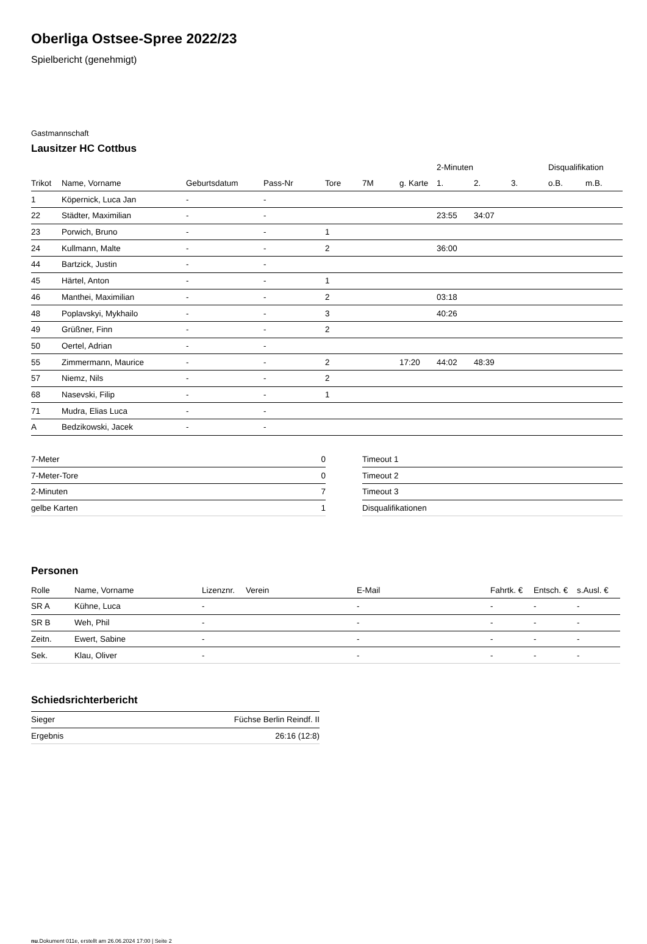Oberliga Ostsee-Spree 2022/23
Spielbericht (genehmigt)
Gastmannschaft
Lausitzer HC Cottbus
| | | | | | | | 2-Minuten | | | Disqualifikation | |
| --- | --- | --- | --- | --- | --- | --- | --- | --- | --- | --- | --- |
| Trikot | Name, Vorname | Geburtsdatum | Pass-Nr | Tore | 7M | g. Karte | 1. | 2. | 3. | o.B. | m.B. |
| 1 | Köpernick, Luca Jan | - | - | | | | | | | | |
| 22 | Städter, Maximilian | - | - | | | | 23:55 | 34:07 | | | |
| 23 | Porwich, Bruno | - | - | 1 | | | | | | | |
| 24 | Kullmann, Malte | - | - | 2 | | | 36:00 | | | | |
| 44 | Bartzick, Justin | - | - | | | | | | | | |
| 45 | Härtel, Anton | - | - | 1 | | | | | | | |
| 46 | Manthei, Maximilian | - | - | 2 | | | 03:18 | | | | |
| 48 | Poplavskyi, Mykhailo | - | - | 3 | | | 40:26 | | | | |
| 49 | Grüßner, Finn | - | - | 2 | | | | | | | |
| 50 | Oertel, Adrian | - | - | | | | | | | | |
| 55 | Zimmermann, Maurice | - | - | 2 | | 17:20 | 44:02 | 48:39 | | | |
| 57 | Niemz, Nils | - | - | 2 | | | | | | | |
| 68 | Nasevski, Filip | - | - | 1 | | | | | | | |
| 71 | Mudra, Elias Luca | - | - | | | | | | | | |
| A | Bedzikowski, Jacek | - | - | | | | | | | | |
| 7-Meter | 0 |
| 7-Meter-Tore | 0 |
| 2-Minuten | 7 |
| gelbe Karten | 1 |
| Timeout 1 |
| Timeout 2 |
| Timeout 3 |
| Disqualifikationen |
Personen
| Rolle | Name, Vorname | Lizenznr. | Verein | E-Mail | Fahrtk. € | Entsch. € | s.Ausl. € |
| --- | --- | --- | --- | --- | --- | --- | --- |
| SR A | Kühne, Luca | - | | - | - | - | - |
| SR B | Weh, Phil | - | | - | - | - | - |
| Zeitn. | Ewert, Sabine | - | | - | - | - | - |
| Sek. | Klau, Oliver | - | | - | - | - | - |
Schiedsrichterbericht
| Sieger | Füchse Berlin Reindf. II |
| Ergebnis | 26:16 (12:8) |
nu.Dokument 011e, erstellt am 26.06.2024 17:00 | Seite 2